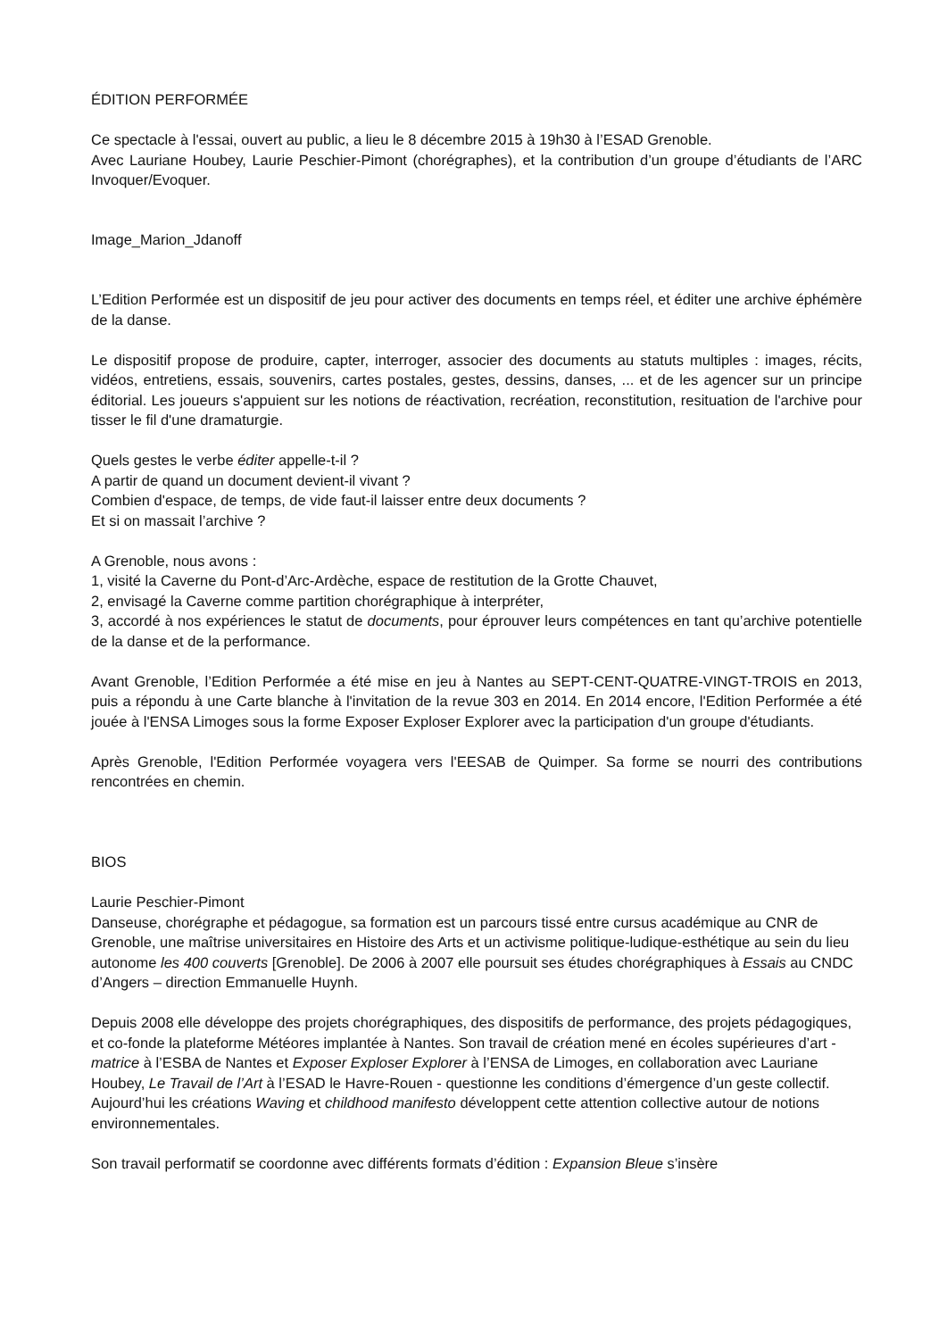ÉDITION PERFORMÉE
Ce spectacle à l'essai, ouvert au public, a lieu le 8 décembre 2015 à 19h30 à l’ESAD Grenoble.
Avec Lauriane Houbey, Laurie Peschier-Pimont (chorégraphes), et la contribution d’un groupe d’étudiants de l’ARC Invoquer/Evoquer.
Image_Marion_Jdanoff
L’Edition Performée est un dispositif de jeu pour activer des documents en temps réel, et éditer une archive éphémère de la danse.
Le dispositif propose de produire, capter, interroger, associer des documents au statuts multiples : images, récits, vidéos, entretiens, essais, souvenirs, cartes postales, gestes, dessins, danses, ... et de les agencer sur un principe éditorial. Les joueurs s'appuient sur les notions de réactivation, recréation, reconstitution, resituation de l'archive pour tisser le fil d'une dramaturgie.
Quels gestes le verbe éditer appelle-t-il ?
A partir de quand un document devient-il vivant ?
Combien d'espace, de temps, de vide faut-il laisser entre deux documents ?
Et si on massait l’archive ?
A Grenoble, nous avons :
1, visité la Caverne du Pont-d’Arc-Ardèche, espace de restitution de la Grotte Chauvet,
2, envisagé la Caverne comme partition chorégraphique à interpréter,
3, accordé à nos expériences le statut de documents, pour éprouver leurs compétences en tant qu’archive potentielle de la danse et de la performance.
Avant Grenoble, l’Edition Performée a été mise en jeu à Nantes au SEPT-CENT-QUATRE-VINGT-TROIS en 2013, puis a répondu à une Carte blanche à l'invitation de la revue 303 en 2014. En 2014 encore, l'Edition Performée a été jouée à l'ENSA Limoges sous la forme Exposer Exploser Explorer avec la participation d'un groupe d'étudiants.
Après Grenoble, l'Edition Performée voyagera vers l'EESAB de Quimper. Sa forme se nourri des contributions rencontrées en chemin.
BIOS
Laurie Peschier-Pimont
Danseuse, chorégraphe et pédagogue, sa formation est un parcours tissé entre cursus académique au CNR de Grenoble, une maîtrise universitaires en Histoire des Arts et un activisme politique-ludique-esthétique au sein du lieu autonome les 400 couverts [Grenoble]. De 2006 à 2007 elle poursuit ses études chorégraphiques à Essais au CNDC d’Angers – direction Emmanuelle Huynh.
Depuis 2008 elle développe des projets chorégraphiques, des dispositifs de performance, des projets pédagogiques, et co-fonde la plateforme Météores implantée à Nantes. Son travail de création mené en écoles supérieures d’art - matrice à l’ESBA de Nantes et Exposer Exploser Explorer à l’ENSA de Limoges, en collaboration avec Lauriane Houbey, Le Travail de l’Art à l’ESAD le Havre-Rouen - questionne les conditions d’émergence d’un geste collectif. Aujourd’hui les créations Waving et childhood manifesto développent cette attention collective autour de notions environnementales.
Son travail performatif se coordonne avec différents formats d’édition : Expansion Bleue s’insère